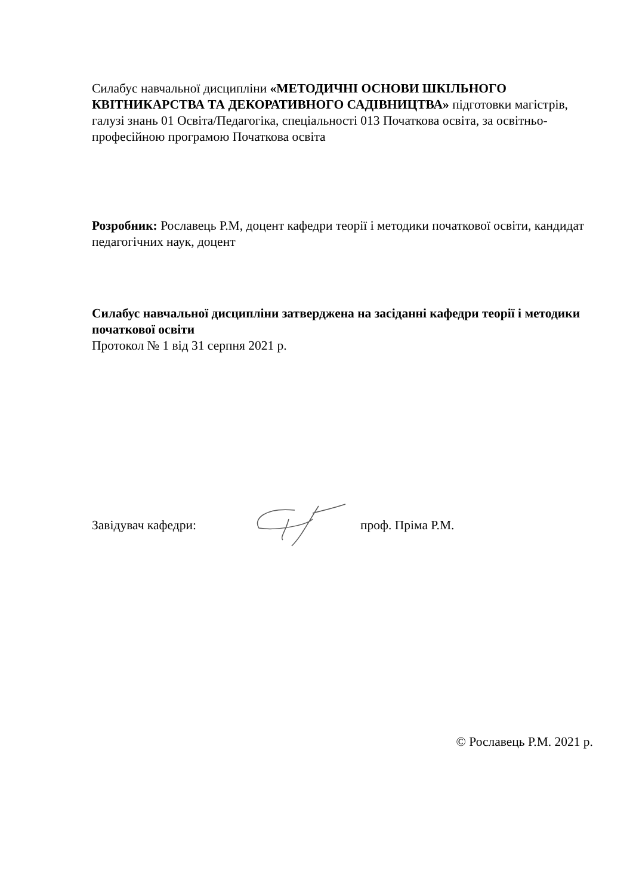Силабус навчальної дисципліни «МЕТОДИЧНІ ОСНОВИ ШКІЛЬНОГО КВІТНИКАРСТВА ТА ДЕКОРАТИВНОГО САДІВНИЦТВА» підготовки магістрів, галузі знань 01 Освіта/Педагогіка, спеціальності 013 Початкова освіта, за освітньо-професійною програмою Початкова освіта
Розробник: Рославець Р.М, доцент кафедри теорії і методики початкової освіти, кандидат педагогічних наук, доцент
Силабус навчальної дисципліни затверджена на засіданні кафедри теорії і методики початкової освіти
Протокол № 1 від 31 серпня 2021 р.
Завідувач кафедри: проф. Пріма Р.М.
© Рославець Р.М. 2021 р.